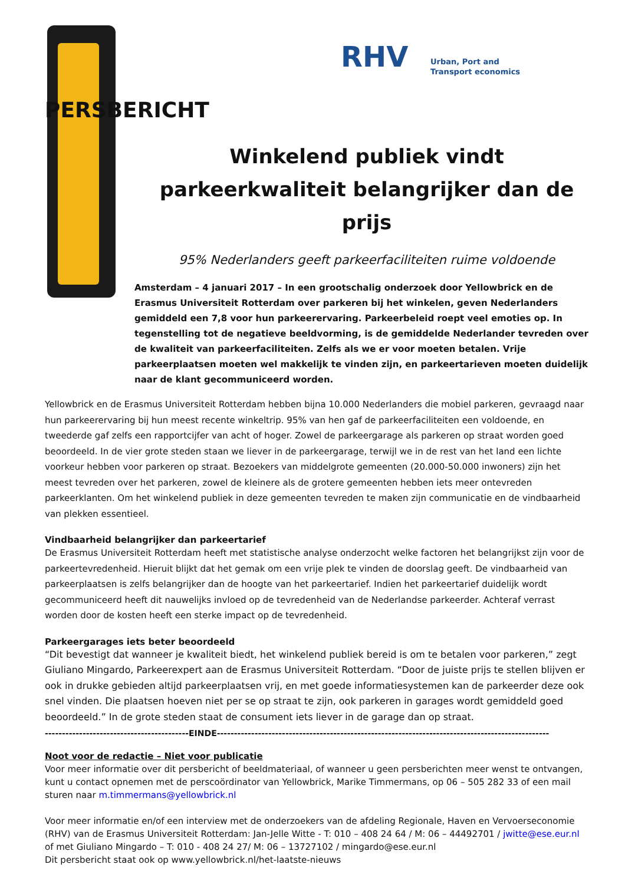RHV
Urban, Port and Transport economics
PERSBERICHT
Winkelend publiek vindt parkeerkwaliteit belangrijker dan de prijs
95% Nederlanders geeft parkeerfaciliteiten ruime voldoende
Amsterdam – 4 januari 2017 – In een grootschalig onderzoek door Yellowbrick en de Erasmus Universiteit Rotterdam over parkeren bij het winkelen, geven Nederlanders gemiddeld een 7,8 voor hun parkeerervaring. Parkeerbeleid roept veel emoties op. In tegenstelling tot de negatieve beeldvorming, is de gemiddelde Nederlander tevreden over de kwaliteit van parkeerfaciliteiten. Zelfs als we er voor moeten betalen. Vrije parkeerplaatsen moeten wel makkelijk te vinden zijn, en parkeertarieven moeten duidelijk naar de klant gecommuniceerd worden.
Yellowbrick en de Erasmus Universiteit Rotterdam hebben bijna 10.000 Nederlanders die mobiel parkeren, gevraagd naar hun parkeerervaring bij hun meest recente winkeltrip. 95% van hen gaf de parkeerfaciliteiten een voldoende, en tweederde gaf zelfs een rapportcijfer van acht of hoger. Zowel de parkeergarage als parkeren op straat worden goed beoordeeld. In de vier grote steden staan we liever in de parkeergarage, terwijl we in de rest van het land een lichte voorkeur hebben voor parkeren op straat. Bezoekers van middelgrote gemeenten (20.000-50.000 inwoners) zijn het meest tevreden over het parkeren, zowel de kleinere als de grotere gemeenten hebben iets meer ontevreden parkeerklanten. Om het winkelend publiek in deze gemeenten tevreden te maken zijn communicatie en de vindbaarheid van plekken essentieel.
Vindbaarheid belangrijker dan parkeertarief
De Erasmus Universiteit Rotterdam heeft met statistische analyse onderzocht welke factoren het belangrijkst zijn voor de parkeertevredenheid. Hieruit blijkt dat het gemak om een vrije plek te vinden de doorslag geeft. De vindbaarheid van parkeerplaatsen is zelfs belangrijker dan de hoogte van het parkeertarief. Indien het parkeertarief duidelijk wordt gecommuniceerd heeft dit nauwelijks invloed op de tevredenheid van de Nederlandse parkeerder. Achteraf verrast worden door de kosten heeft een sterke impact op de tevredenheid.
Parkeergarages iets beter beoordeeld
“Dit bevestigt dat wanneer je kwaliteit biedt, het winkelend publiek bereid is om te betalen voor parkeren,” zegt Giuliano Mingardo, Parkeerexpert aan de Erasmus Universiteit Rotterdam. “Door de juiste prijs te stellen blijven er ook in drukke gebieden altijd parkeerplaatsen vrij, en met goede informatiesystemen kan de parkeerder deze ook snel vinden. Die plaatsen hoeven niet per se op straat te zijn, ook parkeren in garages wordt gemiddeld goed beoordeeld.” In de grote steden staat de consument iets liever in de garage dan op straat.
------------------------------------------EINDE-------------------------------------------------------------------------------------------------
Noot voor de redactie – Niet voor publicatie
Voor meer informatie over dit persbericht of beeldmateriaal, of wanneer u geen persberichten meer wenst te ontvangen, kunt u contact opnemen met de perscoördinator van Yellowbrick, Marike Timmermans, op 06 – 505 282 33 of een mail sturen naar m.timmermans@yellowbrick.nl
Voor meer informatie en/of een interview met de onderzoekers van de afdeling Regionale, Haven en Vervoerseconomie (RHV) van de Erasmus Universiteit Rotterdam: Jan-Jelle Witte - T: 010 – 408 24 64 / M: 06 – 44492701 / jwitte@ese.eur.nl of met Giuliano Mingardo – T: 010 - 408 24 27/ M: 06 – 13727102 / mingardo@ese.eur.nl
Dit persbericht staat ook op www.yellowbrick.nl/het-laatste-nieuws